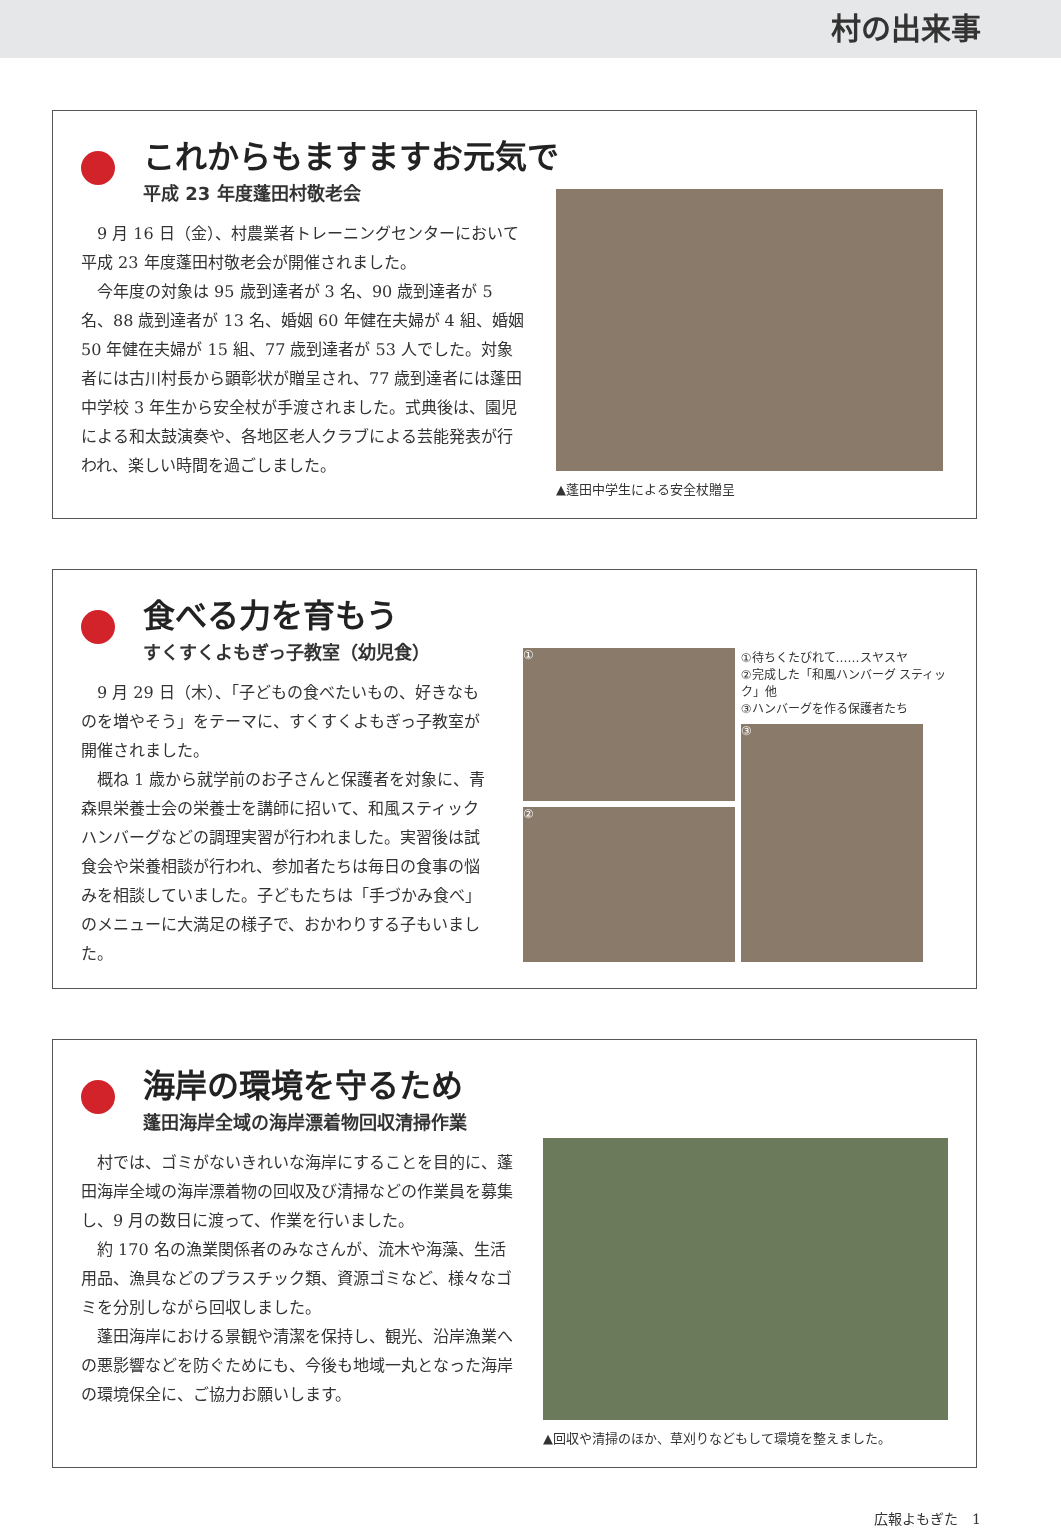村の出来事
これからもますますお元気で
平成 23 年度蓬田村敬老会
9 月 16 日（金）、村農業者トレーニングセンターにおいて平成 23 年度蓬田村敬老会が開催されました。
今年度の対象は 95 歳到達者が 3 名、90 歳到達者が 5 名、88 歳到達者が 13 名、婚姻 60 年健在夫婦が 4 組、婚姻 50 年健在夫婦が 15 組、77 歳到達者が 53 人でした。対象者には古川村長から顕彰状が贈呈され、77 歳到達者には蓬田中学校 3 年生から安全杖が手渡されました。式典後は、園児による和太鼓演奏や、各地区老人クラブによる芸能発表が行われ、楽しい時間を過ごしました。
▲蓬田中学生による安全杖贈呈
食べる力を育もう
すくすくよもぎっ子教室（幼児食）
9 月 29 日（木）、「子どもの食べたいもの、好きなものを増やそう」をテーマに、すくすくよもぎっ子教室が開催されました。
概ね 1 歳から就学前のお子さんと保護者を対象に、青森県栄養士会の栄養士を講師に招いて、和風スティックハンバーグなどの調理実習が行われました。実習後は試食会や栄養相談が行われ、参加者たちは毎日の食事の悩みを相談していました。子どもたちは「手づかみ食べ」のメニューに大満足の様子で、おかわりする子もいました。
①
②
①待ちくたびれて……スヤスヤ
②完成した「和風ハンバーグ スティック」他
③ハンバーグを作る保護者たち
③
海岸の環境を守るため
蓬田海岸全域の海岸漂着物回収清掃作業
村では、ゴミがないきれいな海岸にすることを目的に、蓬田海岸全域の海岸漂着物の回収及び清掃などの作業員を募集し、9 月の数日に渡って、作業を行いました。
約 170 名の漁業関係者のみなさんが、流木や海藻、生活用品、漁具などのプラスチック類、資源ゴミなど、様々なゴミを分別しながら回収しました。
蓬田海岸における景観や清潔を保持し、観光、沿岸漁業への悪影響などを防ぐためにも、今後も地域一丸となった海岸の環境保全に、ご協力お願いします。
▲回収や清掃のほか、草刈りなどもして環境を整えました。
広報よもぎた　1